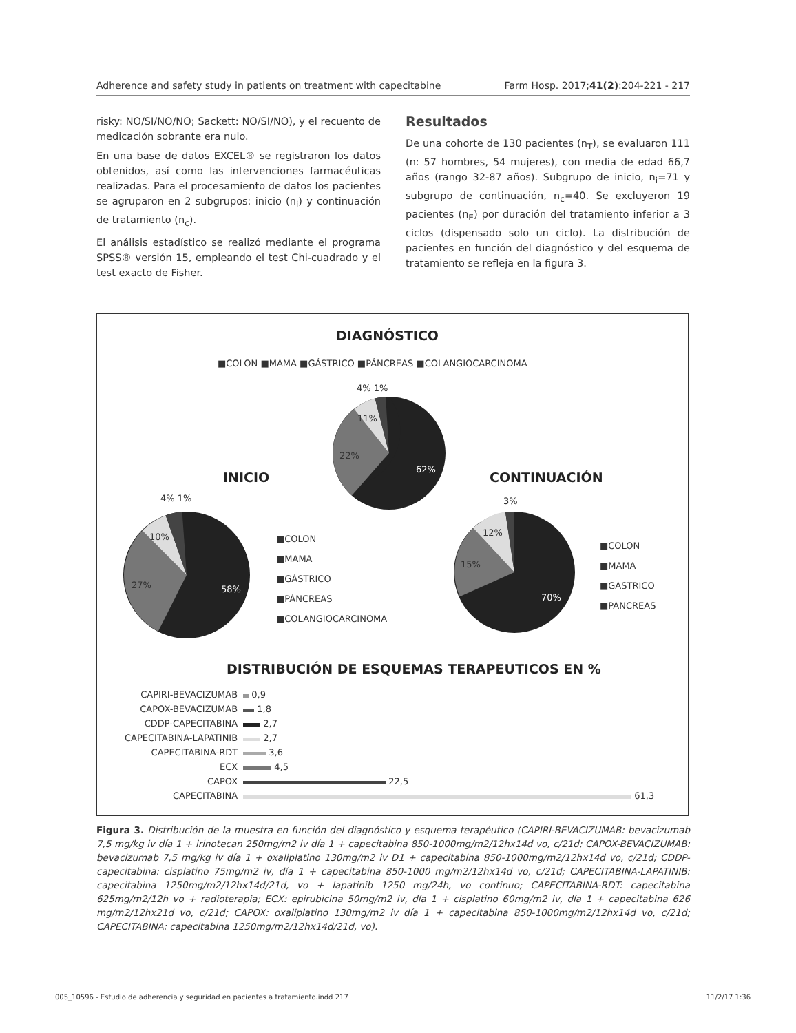Adherence and safety study in patients on treatment with capecitabine Farm Hosp. 2017;41(2):204-221 - 217
risky: NO/SI/NO/NO; Sackett: NO/SI/NO), y el recuento de medicación sobrante era nulo.
En una base de datos EXCEL® se registraron los datos obtenidos, así como las intervenciones farmacéuticas realizadas. Para el procesamiento de datos los pacientes se agruparon en 2 subgrupos: inicio (n<sub>i</sub>) y continuación de tratamiento (n<sub>c</sub>).
El análisis estadístico se realizó mediante el programa SPSS® versión 15, empleando el test Chi-cuadrado y el test exacto de Fisher.
Resultados
De una cohorte de 130 pacientes (n<sub>T</sub>), se evaluaron 111 (n: 57 hombres, 54 mujeres), con media de edad 66,7 años (rango 32-87 años). Subgrupo de inicio, n<sub>i</sub>=71 y subgrupo de continuación, n<sub>c</sub>=40. Se excluyeron 19 pacientes (n<sub>E</sub>) por duración del tratamiento inferior a 3 ciclos (dispensado solo un ciclo). La distribución de pacientes en función del diagnóstico y del esquema de tratamiento se refleja en la figura 3.
DIAGNÓSTICO
■COLON ■MAMA ■GÁSTRICO ■PÁNCREAS ■COLANGIOCARCINOMA
4% 1%
11%
22%
62%
INICIO CONTINUACIÓN
4% 1%
10%
27% 58%
■COLON
■MAMA
■GÁSTRICO
■PÁNCREAS
■COLANGIOCARCINOMA
3%
12%
15%
70%
■COLON
■MAMA
■GÁSTRICO
■PÁNCREAS
DISTRIBUCIÓN DE ESQUEMAS TERAPEUTICOS EN %
| CAPIRI-BEVACIZUMAB | 0,9 |
| CAPOX-BEVACIZUMAB | 1,8 |
| CDDP-CAPECITABINA | 2,7 |
| CAPECITABINA-LAPATINIB | 2,7 |
| CAPECITABINA-RDT | 3,6 |
| ECX | 4,5 |
| CAPOX | 22,5 |
| CAPECITABINA | 61,3 |
Figura 3. Distribución de la muestra en función del diagnóstico y esquema terapéutico (CAPIRI-BEVACIZUMAB: bevacizumab 7,5 mg/kg iv día 1 + irinotecan 250mg/m2 iv día 1 + capecitabina 850-1000mg/m2/12hx14d vo, c/21d; CAPOX-BEVACIZUMAB: bevacizumab 7,5 mg/kg iv día 1 + oxaliplatino 130mg/m2 iv D1 + capecitabina 850-1000mg/m2/12hx14d vo, c/21d; CDDP-capecitabina: cisplatino 75mg/m2 iv, día 1 + capecitabina 850-1000 mg/m2/12hx14d vo, c/21d; CAPECITABINA-LAPATINIB: capecitabina 1250mg/m2/12hx14d/21d, vo + lapatinib 1250 mg/24h, vo continuo; CAPECITABINA-RDT: capecitabina 625mg/m2/12h vo + radioterapia; ECX: epirubicina 50mg/m2 iv, día 1 + cisplatino 60mg/m2 iv, día 1 + capecitabina 626 mg/m2/12hx21d vo, c/21d; CAPOX: oxaliplatino 130mg/m2 iv día 1 + capecitabina 850-1000mg/m2/12hx14d vo, c/21d; CAPECITABINA: capecitabina 1250mg/m2/12hx14d/21d, vo).
005_10596 - Estudio de adherencia y seguridad en pacientes a tratamiento.indd 217 11/2/17 1:36